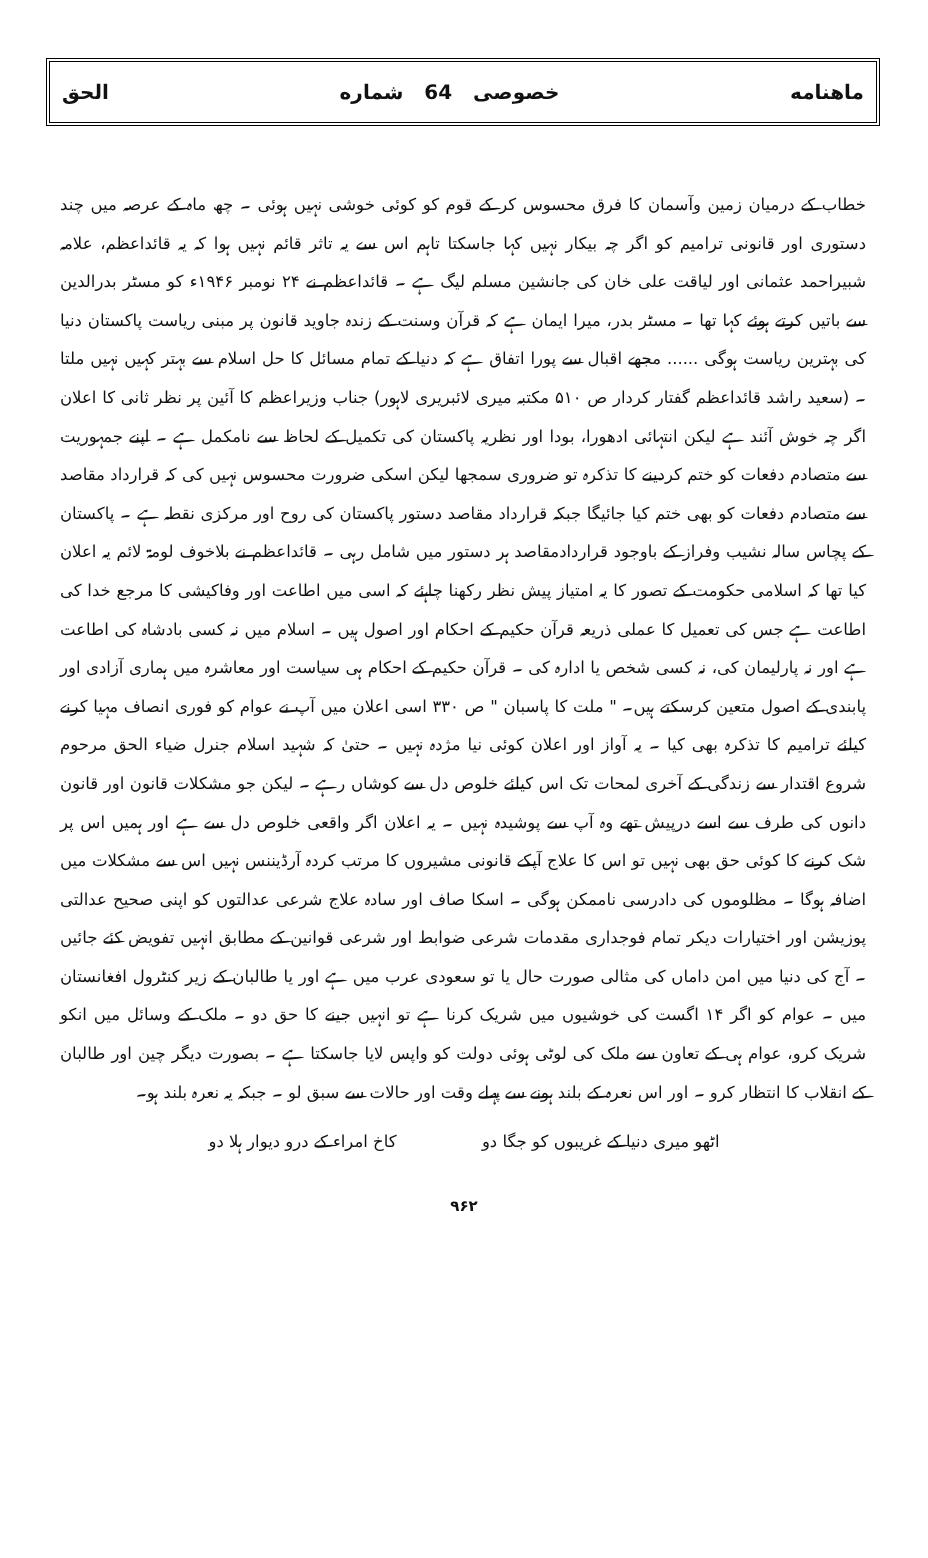ماهنامه خصوصی 64 شماره الحق
خطاب کے درمیان زمین وآسمان کا فرق محسوس کر کے قوم کو کوئی خوشی نہیں ہوئی ۔ چھ ماہ کے عرصہ میں چند دستوری اور قانونی ترامیم کو اگر چہ بیکار نہیں کہا جاسکتا تاہم اس سے یہ تاثر قائم نہیں ہوا کہ یہ قائداعظم، علامہ شبیراحمد عثمانی اور لیاقت علی خان کی جانشین مسلم لیگ ہے ۔ قائداعظم نے ۲۴ نومبر ۱۹۴۶ء کو مسٹر بدرالدین سے باتیں کرتے ہوئے کہا تھا ۔ مسٹر بدر، میرا ایمان ہے کہ قرآن وسنت کے زندہ جاوید قانون پر مبنی ریاست پاکستان دنیا کی بہترین ریاست ہوگی ...... مجھے اقبال سے پورا اتفاق ہے کہ دنیا کے تمام مسائل کا حل اسلام سے بہتر کہیں نہیں ملتا ۔ (سعید راشد قائداعظم گفتار کردار ص ۵۱۰ مکتبہ میری لائبریری لاہور) جناب وزیراعظم کا آئین پر نظر ثانی کا اعلان اگر چہ خوش آئند ہے لیکن انتہائی ادھورا، بودا اور نظریہ پاکستان کی تکمیل کے لحاظ سے نامکمل ہے ۔ اپنے جمہوریت سے متصادم دفعات کو ختم کردینے کا تذکرہ تو ضروری سمجھا لیکن اسکی ضرورت محسوس نہیں کی کہ قرارداد مقاصد سے متصادم دفعات کو بھی ختم کیا جائیگا جبکہ قرارداد مقاصد دستور پاکستان کی روح اور مرکزی نقطہ ہے ۔ پاکستان کے پچاس سالہ نشیب وفراز کے باوجود قراردادمقاصد ہر دستور میں شامل رہی ۔ قائداعظم نے بلاخوف لومۃ لائم یہ اعلان کیا تھا کہ اسلامی حکومت کے تصور کا یہ امتیاز پیش نظر رکھنا چاہئے کہ اسی میں اطاعت اور وفاکیشی کا مرجع خدا کی اطاعت ہے جس کی تعمیل کا عملی ذریعہ قرآن حکیم کے احکام اور اصول ہیں ۔ اسلام میں نہ کسی بادشاہ کی اطاعت ہے اور نہ پارلیمان کی، نہ کسی شخص یا ادارہ کی ۔ قرآن حکیم کے احکام ہی سیاست اور معاشرہ میں ہماری آزادی اور پابندی کے اصول متعین کرسکتے ہیں۔ " ملت کا پاسبان " ص ۳۳۰ اسی اعلان میں آپ نے عوام کو فوری انصاف مہیا کرنے کیلئے ترامیم کا تذکرہ بھی کیا ۔ یہ آواز اور اعلان کوئی نیا مژدہ نہیں ۔ حتیٰ کہ شہید اسلام جنرل ضیاء الحق مرحوم شروع اقتدار سے زندگی کے آخری لمحات تک اس کیلئے خلوص دل سے کوشاں رہے ۔ لیکن جو مشکلات قانون اور قانون دانوں کی طرف سے اسے درپیش تھے وہ آپ سے پوشیدہ نہیں ۔ یہ اعلان اگر واقعی خلوص دل سے ہے اور ہمیں اس پر شک کرنے کا کوئی حق بھی نہیں تو اس کا علاج آپکے قانونی مشیروں کا مرتب کردہ آرڈیننس نہیں اس سے مشکلات میں اضافہ ہوگا ۔ مظلوموں کی دادرسی ناممکن ہوگی ۔ اسکا صاف اور سادہ علاج شرعی عدالتوں کو اپنی صحیح عدالتی پوزیشن اور اختیارات دیکر تمام فوجداری مقدمات شرعی ضوابط اور شرعی قوانین کے مطابق انہیں تفویض کئے جائیں ۔ آج کی دنیا میں امن داماں کی مثالی صورت حال یا تو سعودی عرب میں ہے اور یا طالبان کے زیر کنٹرول افغانستان میں ۔ عوام کو اگر ۱۴ اگست کی خوشیوں میں شریک کرنا ہے تو انہیں جینے کا حق دو ۔ ملک کے وسائل میں انکو شریک کرو، عوام ہی کے تعاون سے ملک کی لوٹی ہوئی دولت کو واپس لایا جاسکتا ہے ۔ بصورت دیگر چین اور طالبان کے انقلاب کا انتظار کرو ۔ اور اس نعرہ کے بلند ہونے سے پہلے وقت اور حالات سے سبق لو ۔ جبکہ یہ نعرہ بلند ہو۔
اٹھو میری دنیا کے غریبوں کو جگا دو کاخ امراء کے درو دیوار ہلا دو
۹۶۲